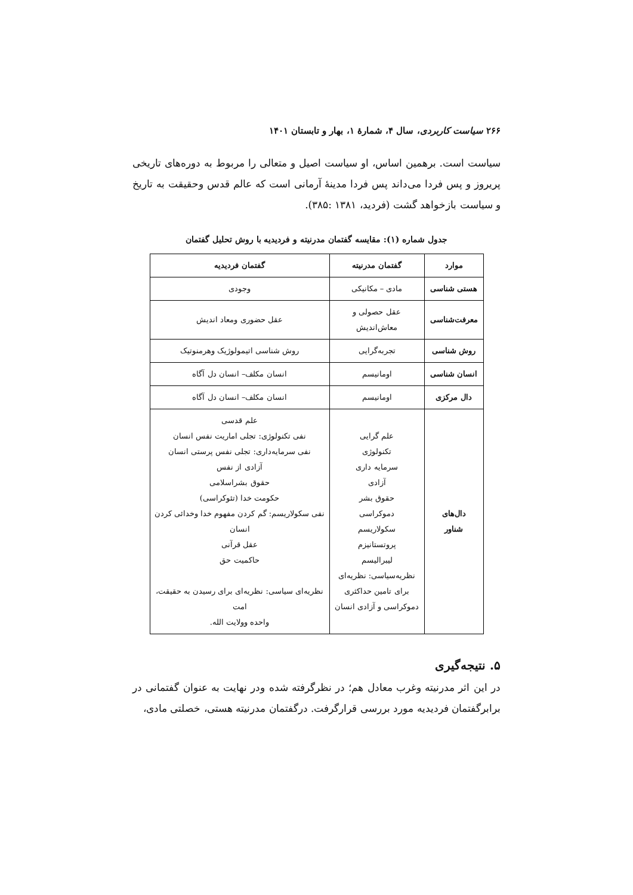۲۶۶ سیاست کاربردی، سال ۴، شمارهٔ ۱، بهار و تابستان ۱۴۰۱
سیاست است. برهمین اساس، او سیاست اصیل و متعالی را مربوط به دوره‌های تاریخی پریروز و پس فردا می‌داند پس فردا مدینهٔ آرمانی است که عالم قدس وحقیقت به تاریخ و سیاست بازخواهد گشت (فردید، ۱۳۸۱ :۳۸۵).
جدول شماره (۱): مقایسه گفتمان مدرنیته و فردیدیه با روش تحلیل گفتمان
| موارد | گفتمان مدرنیته | گفتمان فردیدیه |
| --- | --- | --- |
| هستی شناسی | مادی – مکانیکی | وجودی |
| معرفت‌شناسی | عقل حصولی و معاش‌اندیش | عقل حضوری ومعاد اندیش |
| روش شناسی | تجربه‌گرایی | روش شناسی اتیمولوژیک وهرمنوتیک |
| انسان شناسی | اومانیسم | انسان مکلف– انسان دل آگاه |
| دال مرکزی | اومانیسم | انسان مکلف– انسان دل آگاه |
| دال‌های شناور | علم گرایی تکنولوژی سرمایه داری آزادی حقوق بشر دموکراسی سکولاریسم پروتستانیزم لیبرالیسم نظریه‌سیاسی: نظریه‌ای برای تامین حداکثری دموکراسی و آزادی انسان | علم قدسی نفی تکنولوژی: تجلی اماریت نفس انسان نفی سرمایه‌داری: تجلی نفس پرستی انسان آزادی از نفس حقوق بشراسلامی حکومت خدا (تئوکراسی) نفی سکولاریسم: گم کردن مفهوم خدا وخدائی کردن انسان عقل قرآنی حاکمیت حق نظریه‌ای سیاسی: نظریه‌ای برای رسیدن به حقیقت، امت واحده وولایت الله. |
۵. نتیجه‌گیری
در این اثر مدرنیته وغرب معادل هم؛ در نظرگرفته شده ودر نهایت به عنوان گفتمانی در برابرگفتمان فردیدیه مورد بررسی قرارگرفت. درگفتمان مدرنیته هستی، خصلتی مادی،